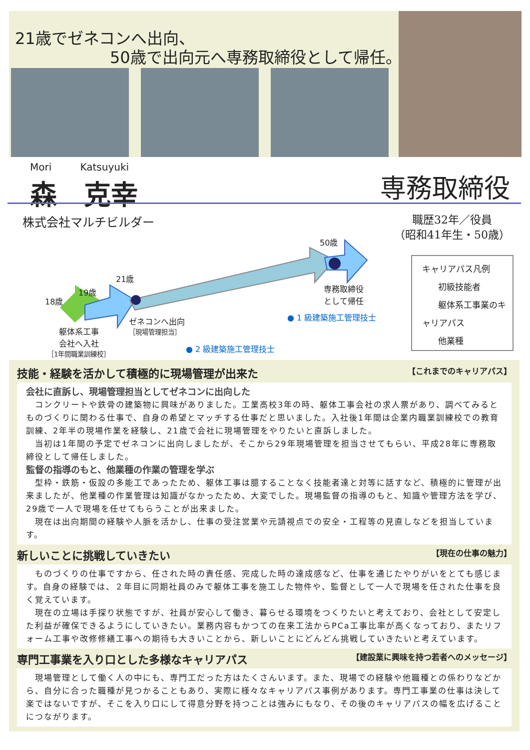21歳でゼネコンへ出向、
50歳で出向元へ専務取締役として帰任。
Mori Katsuyuki
森　克幸
専務取締役
株式会社マルチビルダー
職歴32年／役員
（昭和41年生・50歳）
18歳
19歳
21歳
50歳
躯体系工事
会社へ入社
［1年間職業訓練校］
ゼネコンへ出向
［現場管理担当］
専務取締役
として帰任
● 1 級建築施工管理技士
● 2 級建築施工管理技士
キャリアパス凡例
初級技能者
躯体系工事業のキャリアパス
他業種
技能・経験を活かして積極的に現場管理が出来た 【これまでのキャリアパス】
会社に直訴し、現場管理担当としてゼネコンに出向した
　コンクリートや鉄骨の建築物に興味がありました。工業高校3年の時、躯体工事会社の求人票があり、調べてみるとものづくりに関わる仕事で、自身の希望とマッチする仕事だと思いました。入社後1年間は企業内職業訓練校での教育訓練、2年半の現場作業を経験し、21歳で会社に現場管理をやりたいと直訴しました。
　当初は1年間の予定でゼネコンに出向しましたが、そこから29年現場管理を担当させてもらい、平成28年に専務取締役として帰任しました。
監督の指導のもと、他業種の作業の管理を学ぶ
　型枠・鉄筋・仮設の多能工であったため、躯体工事は臆することなく技能者達と対等に話すなど、積極的に管理が出来ましたが、他業種の作業管理は知識がなかったため、大変でした。現場監督の指導のもと、知識や管理方法を学び、29歳で一人で現場を任せてもらうことが出来ました。
　現在は出向期間の経験や人脈を活かし、仕事の受注営業や元請視点での安全・工程等の見直しなどを担当しています。
新しいことに挑戦していきたい 【現在の仕事の魅力】
　ものづくりの仕事ですから、任された時の責任感、完成した時の達成感など、仕事を通じたやりがいをとても感じます。自身の経験では、２年目に同期社員のみで躯体工事を施工した物件や、監督として一人で現場を任された仕事を良く覚えています。
　現在の立場は手探り状態ですが、社員が安心して働き、暮らせる環境をつくりたいと考えており、会社として安定した利益が確保できるようにしていきたい。業務内容もかつての在来工法からPCa工事比率が高くなっており、またリフォーム工事や改修修繕工事への期待も大きいことから、新しいことにどんどん挑戦していきたいと考えています。
専門工事業を入り口とした多様なキャリアパス 【建設業に興味を持つ若者へのメッセージ】
　現場管理として働く人の中にも、専門工だった方はたくさんいます。また、現場での経験や他職種との係わりなどから、自分に合った職種が見つかることもあり、実際に様々なキャリアパス事例があります。専門工事業の仕事は決して楽ではないですが、そこを入り口にして得意分野を持つことは強みにもなり、その後のキャリアパスの幅を広げることにつながります。